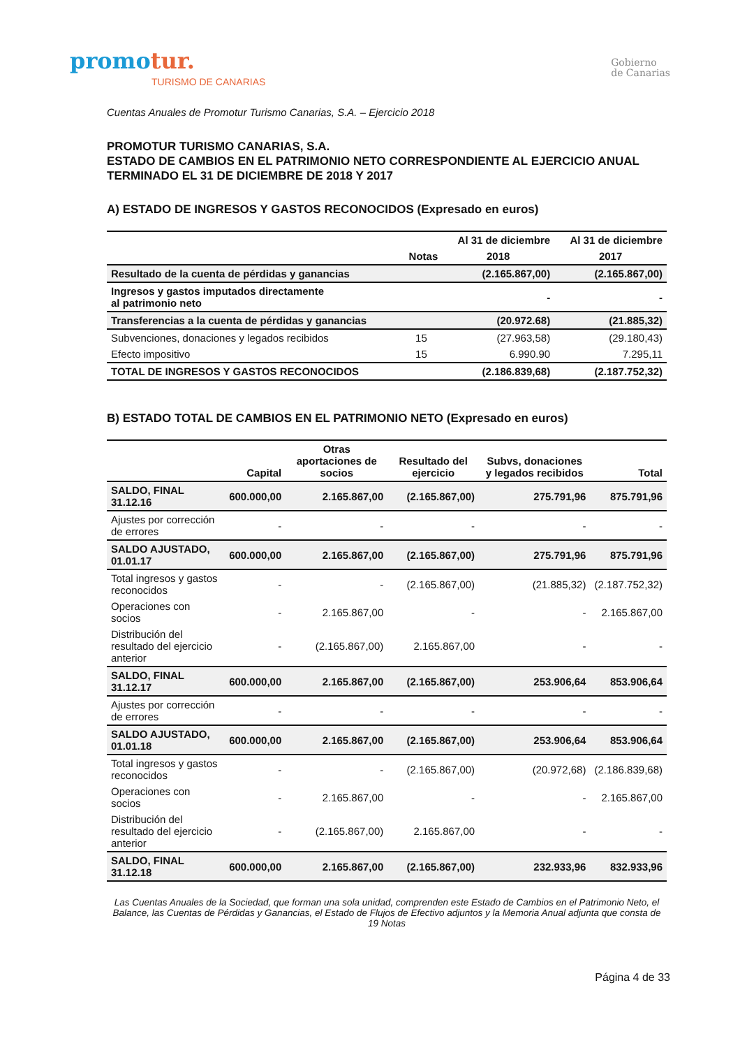promotur.
TURISMO DE CANARIAS
Gobierno
de Canarias
Cuentas Anuales de Promotur Turismo Canarias, S.A. – Ejercicio 2018
PROMOTUR TURISMO CANARIAS, S.A.
ESTADO DE CAMBIOS EN EL PATRIMONIO NETO CORRESPONDIENTE AL EJERCICIO ANUAL TERMINADO EL 31 DE DICIEMBRE DE 2018 Y 2017
A) ESTADO DE INGRESOS Y GASTOS RECONOCIDOS (Expresado en euros)
| | | Al 31 de diciembre | Al 31 de diciembre |
| --- | --- | --- | --- |
| | Notas | 2018 | 2017 |
| Resultado de la cuenta de pérdidas y ganancias | | (2.165.867,00) | (2.165.867,00) |
| Ingresos y gastos imputados directamente al patrimonio neto | | - | - |
| Transferencias a la cuenta de pérdidas y ganancias | | (20.972.68) | (21.885,32) |
| Subvenciones, donaciones y legados recibidos | 15 | (27.963,58) | (29.180,43) |
| Efecto impositivo | 15 | 6.990.90 | 7.295,11 |
| TOTAL DE INGRESOS Y GASTOS RECONOCIDOS | | (2.186.839,68) | (2.187.752,32) |
B) ESTADO TOTAL DE CAMBIOS EN EL PATRIMONIO NETO (Expresado en euros)
| | Capital | Otras aportaciones de socios | Resultado del ejercicio | Subvs, donaciones y legados recibidos | Total |
| --- | --- | --- | --- | --- | --- |
| SALDO, FINAL 31.12.16 | 600.000,00 | 2.165.867,00 | (2.165.867,00) | 275.791,96 | 875.791,96 |
| Ajustes por corrección de errores | - | - | - | - | - |
| SALDO AJUSTADO, 01.01.17 | 600.000,00 | 2.165.867,00 | (2.165.867,00) | 275.791,96 | 875.791,96 |
| Total ingresos y gastos reconocidos | - | - | (2.165.867,00) | (21.885,32) | (2.187.752,32) |
| Operaciones con socios | - | 2.165.867,00 | - | - | 2.165.867,00 |
| Distribución del resultado del ejercicio anterior | - | (2.165.867,00) | 2.165.867,00 | - | - |
| SALDO, FINAL 31.12.17 | 600.000,00 | 2.165.867,00 | (2.165.867,00) | 253.906,64 | 853.906,64 |
| Ajustes por corrección de errores | - | - | - | - | - |
| SALDO AJUSTADO, 01.01.18 | 600.000,00 | 2.165.867,00 | (2.165.867,00) | 253.906,64 | 853.906,64 |
| Total ingresos y gastos reconocidos | - | - | (2.165.867,00) | (20.972,68) | (2.186.839,68) |
| Operaciones con socios | - | 2.165.867,00 | - | - | 2.165.867,00 |
| Distribución del resultado del ejercicio anterior | - | (2.165.867,00) | 2.165.867,00 | - | - |
| SALDO, FINAL 31.12.18 | 600.000,00 | 2.165.867,00 | (2.165.867,00) | 232.933,96 | 832.933,96 |
Las Cuentas Anuales de la Sociedad, que forman una sola unidad, comprenden este Estado de Cambios en el Patrimonio Neto, el Balance, las Cuentas de Pérdidas y Ganancias, el Estado de Flujos de Efectivo adjuntos y la Memoria Anual adjunta que consta de 19 Notas
Página 4 de 33